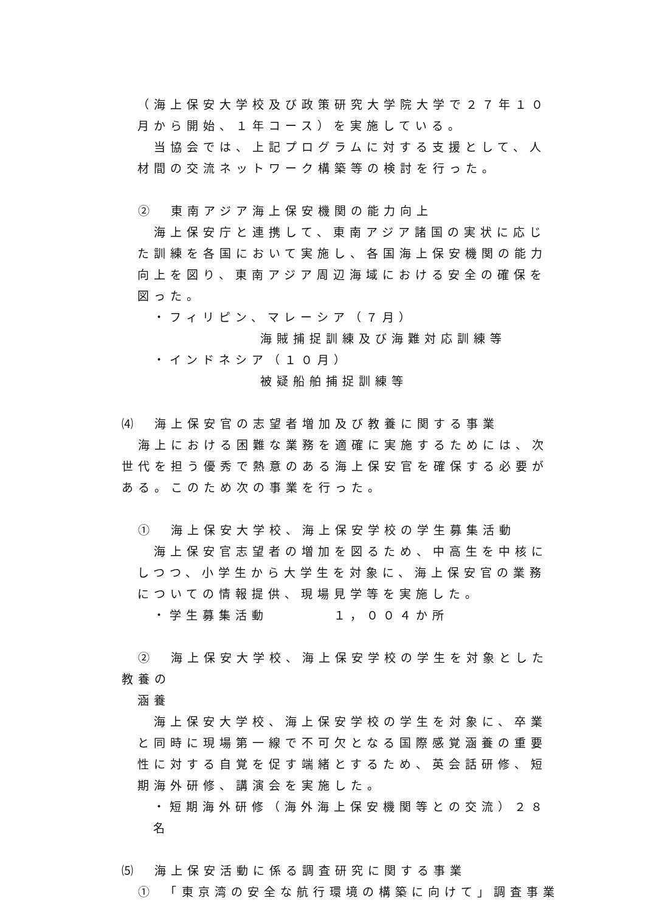（海上保安大学校及び政策研究大学院大学で２７年１０月から開始、１年コース）を実施している。
　当協会では、上記プログラムに対する支援として、人材間の交流ネットワーク構築等の検討を行った。
　②　東南アジア海上保安機関の能力向上
　海上保安庁と連携して、東南アジア諸国の実状に応じた訓練を各国において実施し、各国海上保安機関の能力向上を図り、東南アジア周辺海域における安全の確保を図った。
・フィリピン、マレーシア（７月）
海賊捕捉訓練及び海難対応訓練等
・インドネシア（１０月）
被疑船舶捕捉訓練等
⑷　海上保安官の志望者増加及び教養に関する事業
　海上における困難な業務を適確に実施するためには、次世代を担う優秀で熱意のある海上保安官を確保する必要がある。このため次の事業を行った。
　①　海上保安大学校、海上保安学校の学生募集活動
　海上保安官志望者の増加を図るため、中高生を中核にしつつ、小学生から大学生を対象に、海上保安官の業務についての情報提供、現場見学等を実施した。
・学生募集活動　　　　１，００４か所
　②　海上保安大学校、海上保安学校の学生を対象とした教養の
涵養
　海上保安大学校、海上保安学校の学生を対象に、卒業と同時に現場第一線で不可欠となる国際感覚涵養の重要性に対する自覚を促す端緒とするため、英会話研修、短期海外研修、講演会を実施した。
・短期海外研修（海外海上保安機関等との交流）２８名
⑸　海上保安活動に係る調査研究に関する事業
　①　「東京湾の安全な航行環境の構築に向けて」調査事業